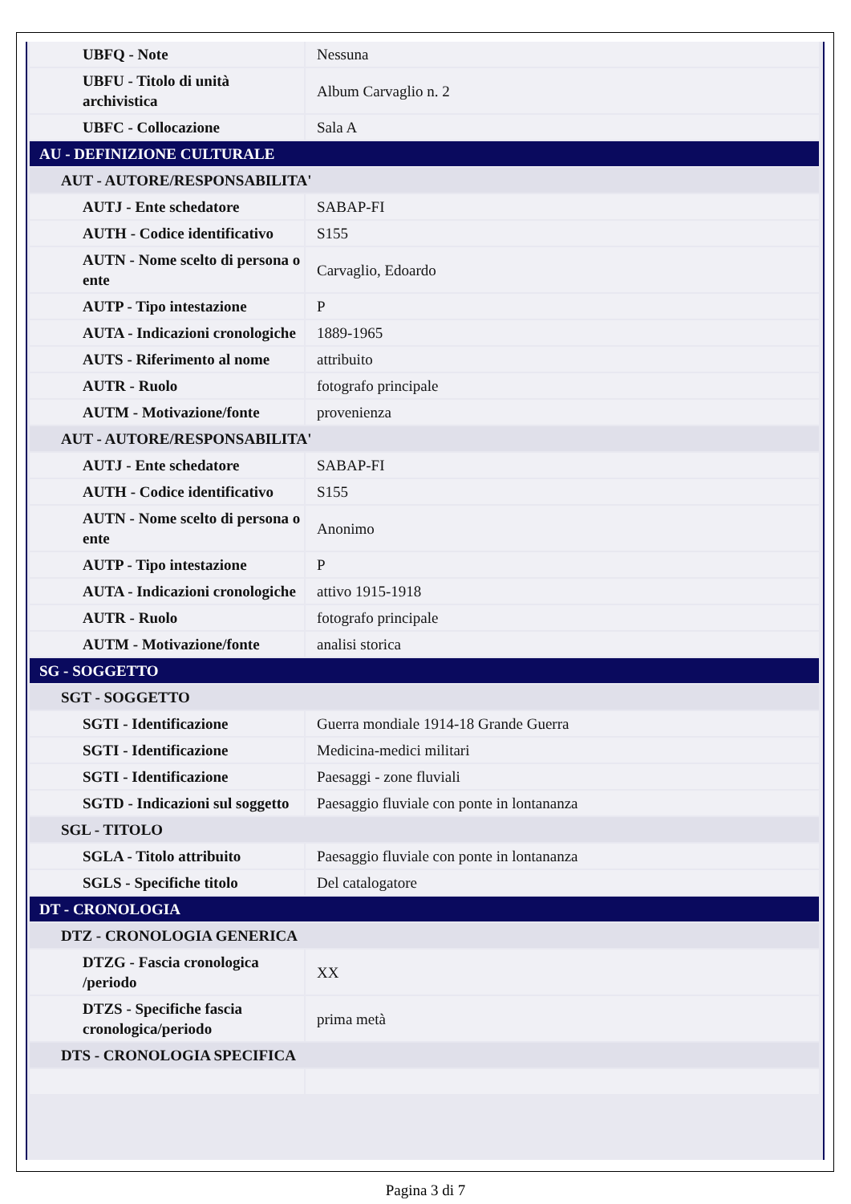| UBFQ - Note | Nessuna |
| UBFU - Titolo di unità archivistica | Album Carvaglio n. 2 |
| UBFC - Collocazione | Sala A |
| AU - DEFINIZIONE CULTURALE | |
| AUT - AUTORE/RESPONSABILITA' | |
| AUTJ - Ente schedatore | SABAP-FI |
| AUTH - Codice identificativo | S155 |
| AUTN - Nome scelto di persona o ente | Carvaglio, Edoardo |
| AUTP - Tipo intestazione | P |
| AUTA - Indicazioni cronologiche | 1889-1965 |
| AUTS - Riferimento al nome | attribuito |
| AUTR - Ruolo | fotografo principale |
| AUTM - Motivazione/fonte | provenienza |
| AUT - AUTORE/RESPONSABILITA' | |
| AUTJ - Ente schedatore | SABAP-FI |
| AUTH - Codice identificativo | S155 |
| AUTN - Nome scelto di persona o ente | Anonimo |
| AUTP - Tipo intestazione | P |
| AUTA - Indicazioni cronologiche | attivo 1915-1918 |
| AUTR - Ruolo | fotografo principale |
| AUTM - Motivazione/fonte | analisi storica |
| SG - SOGGETTO | |
| SGT - SOGGETTO | |
| SGTI - Identificazione | Guerra mondiale 1914-18 Grande Guerra |
| SGTI - Identificazione | Medicina-medici militari |
| SGTI - Identificazione | Paesaggi - zone fluviali |
| SGTD - Indicazioni sul soggetto | Paesaggio fluviale con ponte in lontananza |
| SGL - TITOLO | |
| SGLA - Titolo attribuito | Paesaggio fluviale con ponte in lontananza |
| SGLS - Specifiche titolo | Del catalogatore |
| DT - CRONOLOGIA | |
| DTZ - CRONOLOGIA GENERICA | |
| DTZG - Fascia cronologica /periodo | XX |
| DTZS - Specifiche fascia cronologica/periodo | prima metà |
| DTS - CRONOLOGIA SPECIFICA | |
Pagina 3 di 7